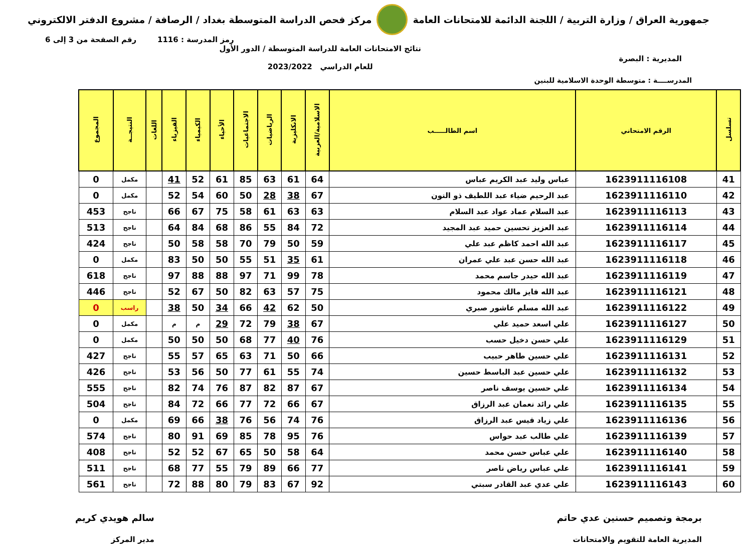جمهورية العراق / وزارة التربية / اللجنة الدائمة للامتحانات العامة
مركز فحص الدراسة المتوسطة بغداد / الرصافة / مشروع الدفتر الالكتروني
رمز المدرسة : 1116 رقم الصفحة من 3 إلى 6
المديرية : البصرة
نتائج الامتحانات العامة للدراسة المتوسطة / الدور الأول
للعام الدراسي 2023/2022
المدرســــة : متوسطة الوحدة الاسلامية للبنين
| تسلسل | الرقم الامتحاني | اسم الطالـــــب | الاسلامية/العربية | الانكليزية | الرياضيات | الاجتماعيات | الأحياء | الكيمياء | الفيزياء | اللغات | النتيجــة | المجموع |
| --- | --- | --- | --- | --- | --- | --- | --- | --- | --- | --- | --- | --- |
| 41 | 1623911116108 | عباس وليد عبد الكريم عباس | 64 | 61 | 63 | 85 | 61 | 52 | 41 | | مكمل | 0 |
| 42 | 1623911116110 | عبد الرحيم ضياء عبد اللطيف ذو النون | 67 | 38 | 28 | 50 | 60 | 54 | 52 | | مكمل | 0 |
| 43 | 1623911116113 | عبد السلام عماد عواد عبد السلام | 63 | 63 | 61 | 58 | 75 | 67 | 66 | | ناجح | 453 |
| 44 | 1623911116114 | عبد العزيز تحسين حميد عبد المجيد | 72 | 84 | 55 | 86 | 68 | 84 | 64 | | ناجح | 513 |
| 45 | 1623911116117 | عبد الله احمد كاظم عبد علي | 59 | 50 | 79 | 70 | 58 | 58 | 50 | | ناجح | 424 |
| 46 | 1623911116118 | عبد الله حسن عبد علي عمران | 61 | 35 | 51 | 55 | 50 | 50 | 83 | | مكمل | 0 |
| 47 | 1623911116119 | عبد الله حيدر جاسم محمد | 78 | 99 | 71 | 97 | 88 | 88 | 97 | | ناجح | 618 |
| 48 | 1623911116121 | عبد الله فايز مالك محمود | 75 | 57 | 63 | 82 | 50 | 67 | 52 | | ناجح | 446 |
| 49 | 1623911116122 | عبد الله مسلم عاشور صبري | 50 | 62 | 42 | 66 | 34 | 50 | 38 | | راسب | 0 |
| 50 | 1623911116127 | علي اسعد حميد علي | 67 | 38 | 79 | 72 | 29 | م | م | | مكمل | 0 |
| 51 | 1623911116129 | علي حسن دخيل حسب | 76 | 40 | 77 | 68 | 50 | 50 | 50 | | مكمل | 0 |
| 52 | 1623911116131 | علي حسين طاهر حبيب | 66 | 50 | 71 | 63 | 65 | 57 | 55 | | ناجح | 427 |
| 53 | 1623911116132 | علي حسين عبد الباسط حسين | 74 | 55 | 61 | 77 | 50 | 56 | 53 | | ناجح | 426 |
| 54 | 1623911116134 | علي حسين يوسف ناصر | 67 | 87 | 82 | 87 | 76 | 74 | 82 | | ناجح | 555 |
| 55 | 1623911116135 | علي رائد نعمان عبد الرزاق | 67 | 66 | 72 | 77 | 66 | 72 | 84 | | ناجح | 504 |
| 56 | 1623911116136 | علي زياد قيس عبد الرزاق | 76 | 74 | 56 | 76 | 38 | 66 | 69 | | مكمل | 0 |
| 57 | 1623911116139 | علي طالب عبد حواس | 76 | 95 | 78 | 85 | 69 | 91 | 80 | | ناجح | 574 |
| 58 | 1623911116140 | علي عباس حسن محمد | 64 | 58 | 50 | 65 | 67 | 52 | 52 | | ناجح | 408 |
| 59 | 1623911116141 | علي عباس رياض ناصر | 77 | 66 | 89 | 79 | 55 | 77 | 68 | | ناجح | 511 |
| 60 | 1623911116143 | علي عدي عبد القادر سبتي | 92 | 67 | 83 | 79 | 80 | 88 | 72 | | ناجح | 561 |
برمجة وتصميم حسنين عدي حاتم
المديرية العامة للتقويم والامتحانات
سالم هويدي كريم
مدير المركز